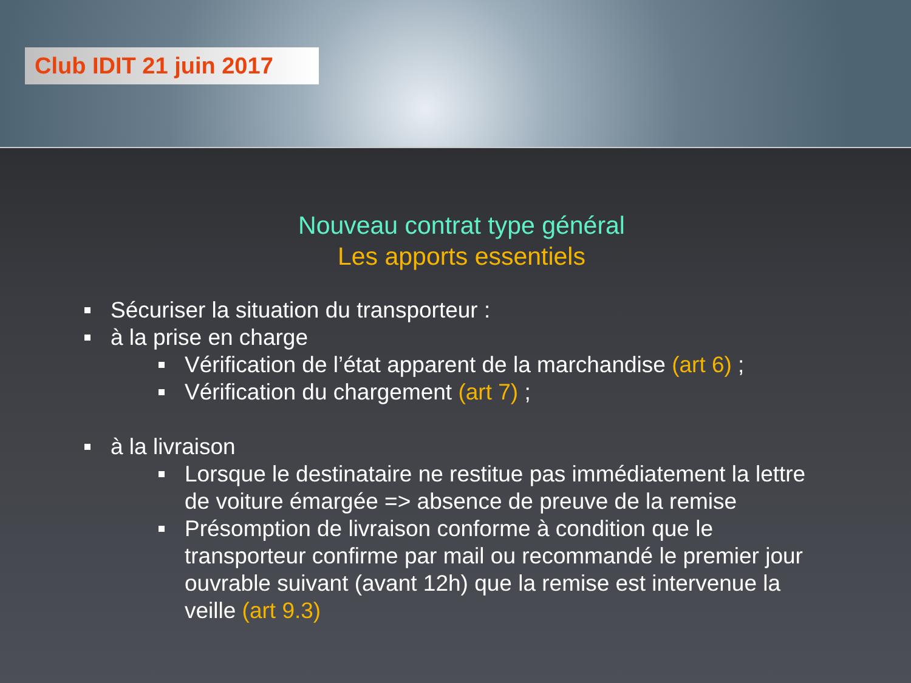Club IDIT 21 juin 2017
Nouveau contrat type général
Les apports essentiels
Sécuriser la situation du transporteur :
à la prise en charge
Vérification de l’état apparent de la marchandise (art 6) ;
Vérification du chargement (art 7) ;
à la livraison
Lorsque le destinataire ne restitue pas immédiatement la lettre de voiture émargée => absence de preuve de la remise
Présomption de livraison conforme à condition que le transporteur confirme par mail ou recommandé le premier jour ouvrable suivant (avant 12h) que la remise est intervenue la veille (art 9.3)